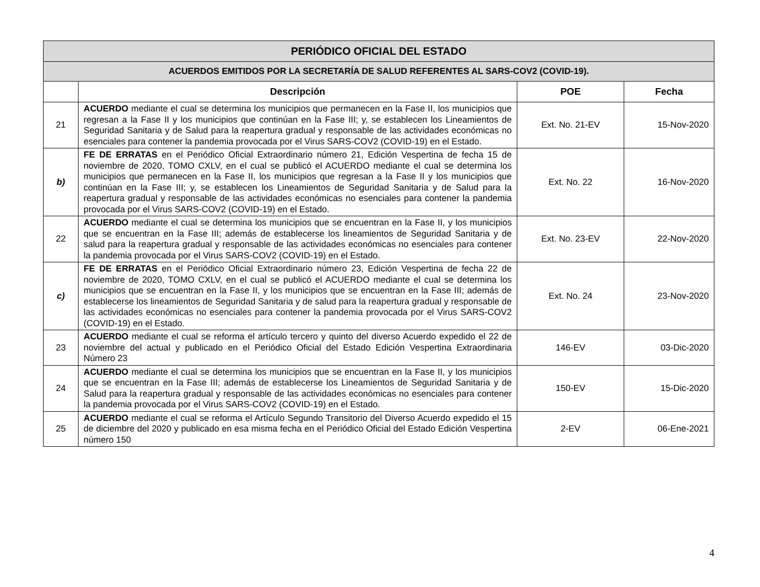| PERIÓDICO OFICIAL DEL ESTADO | | | |
| --- | --- | --- | --- |
| ACUERDOS EMITIDOS POR LA SECRETARÍA DE SALUD REFERENTES AL SARS-COV2 (COVID-19). | | | |
| | Descripción | POE | Fecha |
| 21 | ACUERDO mediante el cual se determina los municipios que permanecen en la Fase II, los municipios que regresan a la Fase II y los municipios que continúan en la Fase III; y, se establecen los Lineamientos de Seguridad Sanitaria y de Salud para la reapertura gradual y responsable de las actividades económicas no esenciales para contener la pandemia provocada por el Virus SARS-COV2 (COVID-19) en el Estado. | Ext. No. 21-EV | 15-Nov-2020 |
| b) | FE DE ERRATAS en el Periódico Oficial Extraordinario número 21, Edición Vespertina de fecha 15 de noviembre de 2020, TOMO CXLV, en el cual se publicó el ACUERDO mediante el cual se determina los municipios que permanecen en la Fase II, los municipios que regresan a la Fase II y los municipios que continúan en la Fase III; y, se establecen los Lineamientos de Seguridad Sanitaria y de Salud para la reapertura gradual y responsable de las actividades económicas no esenciales para contener la pandemia provocada por el Virus SARS-COV2 (COVID-19) en el Estado. | Ext. No. 22 | 16-Nov-2020 |
| 22 | ACUERDO mediante el cual se determina los municipios que se encuentran en la Fase II, y los municipios que se encuentran en la Fase III; además de establecerse los lineamientos de Seguridad Sanitaria y de salud para la reapertura gradual y responsable de las actividades económicas no esenciales para contener la pandemia provocada por el Virus SARS-COV2 (COVID-19) en el Estado. | Ext. No. 23-EV | 22-Nov-2020 |
| c) | FE DE ERRATAS en el Periódico Oficial Extraordinario número 23, Edición Vespertina de fecha 22 de noviembre de 2020, TOMO CXLV, en el cual se publicó el ACUERDO mediante el cual se determina los municipios que se encuentran en la Fase II, y los municipios que se encuentran en la Fase III; además de establecerse los lineamientos de Seguridad Sanitaria y de salud para la reapertura gradual y responsable de las actividades económicas no esenciales para contener la pandemia provocada por el Virus SARS-COV2 (COVID-19) en el Estado. | Ext. No. 24 | 23-Nov-2020 |
| 23 | ACUERDO mediante el cual se reforma el artículo tercero y quinto del diverso Acuerdo expedido el 22 de noviembre del actual y publicado en el Periódico Oficial del Estado Edición Vespertina Extraordinaria Número 23 | 146-EV | 03-Dic-2020 |
| 24 | ACUERDO mediante el cual se determina los municipios que se encuentran en la Fase II, y los municipios que se encuentran en la Fase III; además de establecerse los Lineamientos de Seguridad Sanitaria y de Salud para la reapertura gradual y responsable de las actividades económicas no esenciales para contener la pandemia provocada por el Virus SARS-COV2 (COVID-19) en el Estado. | 150-EV | 15-Dic-2020 |
| 25 | ACUERDO mediante el cual se reforma el Artículo Segundo Transitorio del Diverso Acuerdo expedido el 15 de diciembre del 2020 y publicado en esa misma fecha en el Periódico Oficial del Estado Edición Vespertina número 150 | 2-EV | 06-Ene-2021 |
4